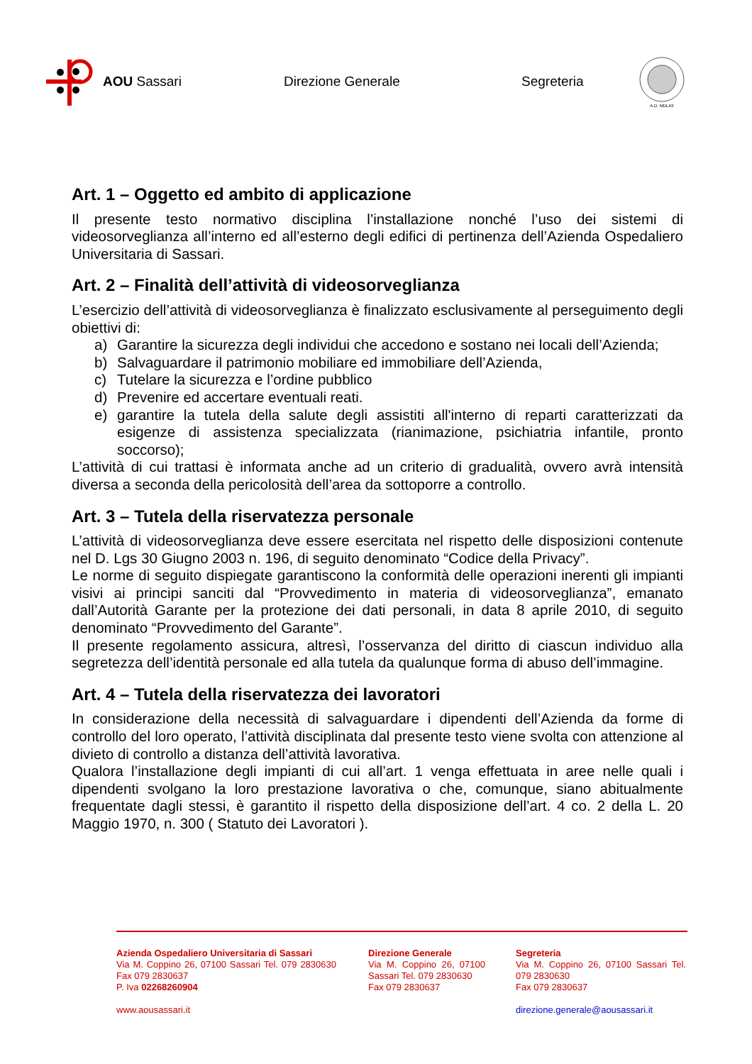AOU Sassari Direzione Generale Segreteria
A.D. MDLXII
Art. 1 – Oggetto ed ambito di applicazione
Il presente testo normativo disciplina l’installazione nonché l’uso dei sistemi di videosorveglianza all’interno ed all’esterno degli edifici di pertinenza dell’Azienda Ospedaliero Universitaria di Sassari.
Art. 2 – Finalità dell’attività di videosorveglianza
L’esercizio dell’attività di videosorveglianza è finalizzato esclusivamente al perseguimento degli obiettivi di:
a) Garantire la sicurezza degli individui che accedono e sostano nei locali dell’Azienda;
b) Salvaguardare il patrimonio mobiliare ed immobiliare dell’Azienda,
c) Tutelare la sicurezza e l’ordine pubblico
d) Prevenire ed accertare eventuali reati.
e) garantire la tutela della salute degli assistiti all'interno di reparti caratterizzati da esigenze di assistenza specializzata (rianimazione, psichiatria infantile, pronto soccorso);
L’attività di cui trattasi è informata anche ad un criterio di gradualità, ovvero avrà intensità diversa a seconda della pericolosità dell’area da sottoporre a controllo.
Art. 3 – Tutela della riservatezza personale
L’attività di videosorveglianza deve essere esercitata nel rispetto delle disposizioni contenute nel D. Lgs 30 Giugno 2003 n. 196, di seguito denominato “Codice della Privacy”.
Le norme di seguito dispiegate garantiscono la conformità delle operazioni inerenti gli impianti visivi ai principi sanciti dal “Provvedimento in materia di videosorveglianza”, emanato dall’Autorità Garante per la protezione dei dati personali, in data 8 aprile 2010, di seguito denominato “Provvedimento del Garante”.
Il presente regolamento assicura, altresì, l’osservanza del diritto di ciascun individuo alla segretezza dell’identità personale ed alla tutela da qualunque forma di abuso dell’immagine.
Art. 4 – Tutela della riservatezza dei lavoratori
In considerazione della necessità di salvaguardare i dipendenti dell’Azienda da forme di controllo del loro operato, l’attività disciplinata dal presente testo viene svolta con attenzione al divieto di controllo a distanza dell’attività lavorativa.
Qualora l’installazione degli impianti di cui all’art. 1 venga effettuata in aree nelle quali i dipendenti svolgano la loro prestazione lavorativa o che, comunque, siano abitualmente frequentate dagli stessi, è garantito il rispetto della disposizione dell’art. 4 co. 2 della L. 20 Maggio 1970, n. 300 ( Statuto dei Lavoratori ).
Azienda Ospedaliero Universitaria di Sassari
Via M. Coppino 26, 07100 Sassari Tel. 079 2830630 Fax 079 2830637
P. Iva 02268260904
www.aousassari.it
Direzione Generale
Via M. Coppino 26, 07100 Sassari Tel. 079 2830630
Fax 079 2830637
Segreteria
Via M. Coppino 26, 07100 Sassari Tel. 079 2830630
Fax 079 2830637
direzione.generale@aousassari.it